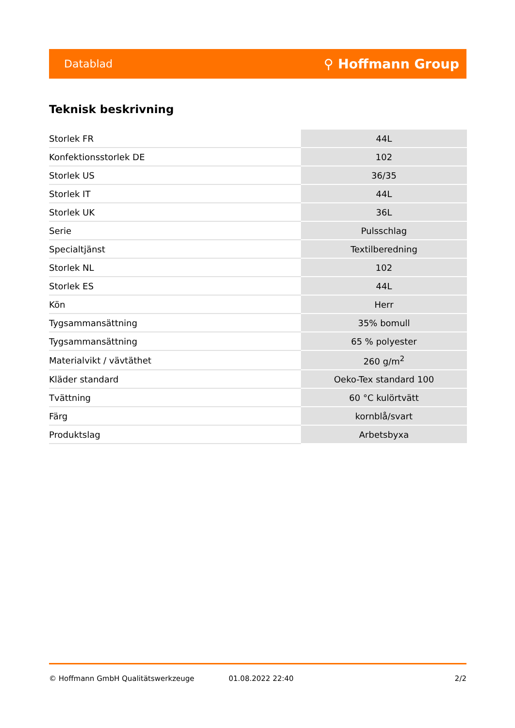Datablad ⚲ Hoffmann Group
Teknisk beskrivning
| Storlek FR | 44L |
| Konfektionsstorlek DE | 102 |
| Storlek US | 36/35 |
| Storlek IT | 44L |
| Storlek UK | 36L |
| Serie | Pulsschlag |
| Specialtjänst | Textilberedning |
| Storlek NL | 102 |
| Storlek ES | 44L |
| Kön | Herr |
| Tygsammansättning | 35% bomull |
| Tygsammansättning | 65 % polyester |
| Materialvikt / vävtäthet | 260 g/m<sup>2</sup> |
| Kläder standard | Oeko-Tex standard 100 |
| Tvättning | 60 °C kulörtvätt |
| Färg | kornblå/svart |
| Produktslag | Arbetsbyxa |
© Hoffmann GmbH Qualitätswerkzeuge 01.08.2022 22:40 2/2